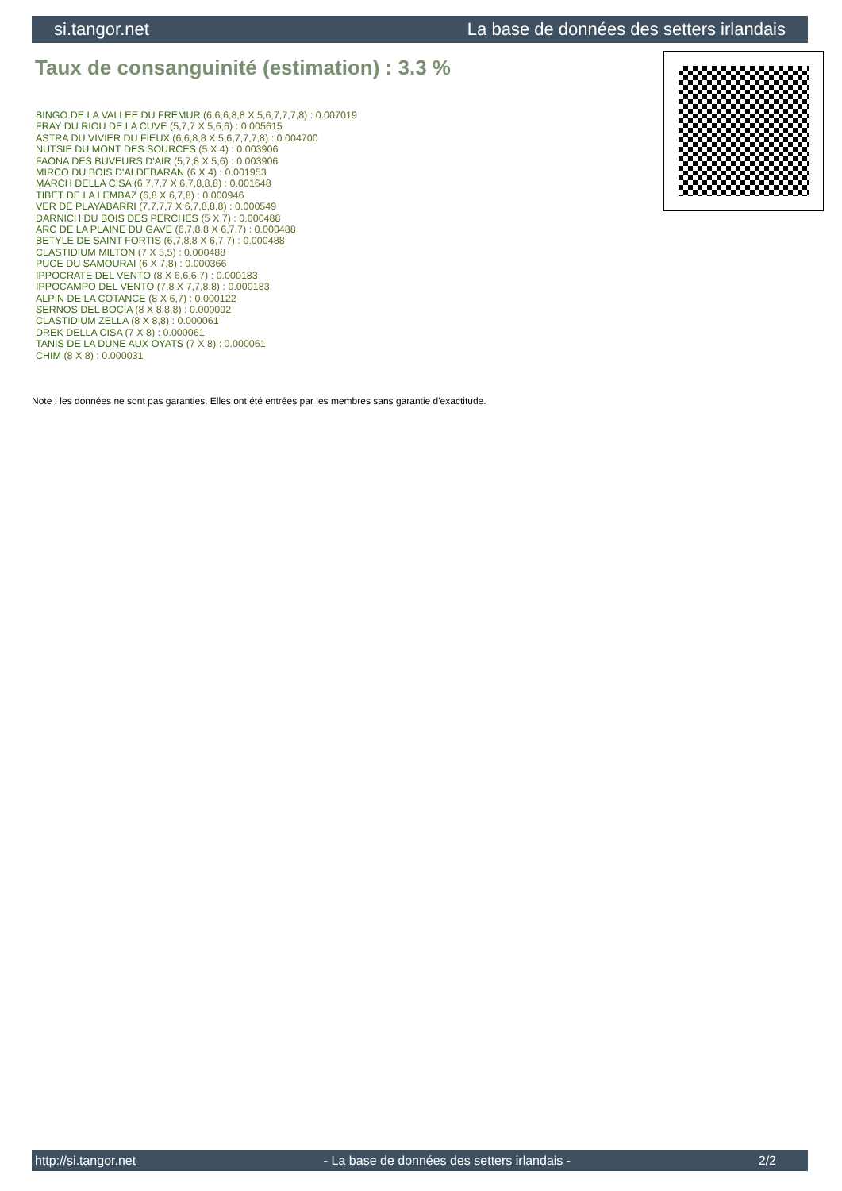si.tangor.net La base de données des setters irlandais
Taux de consanguinité (estimation) : 3.3 %
BINGO DE LA VALLEE DU FREMUR (6,6,6,8,8 X 5,6,7,7,7,8) : 0.007019
FRAY DU RIOU DE LA CUVE (5,7,7 X 5,6,6) : 0.005615
ASTRA DU VIVIER DU FIEUX (6,6,8,8 X 5,6,7,7,7,8) : 0.004700
NUTSIE DU MONT DES SOURCES (5 X 4) : 0.003906
FAONA DES BUVEURS D'AIR (5,7,8 X 5,6) : 0.003906
MIRCO DU BOIS D'ALDEBARAN (6 X 4) : 0.001953
MARCH DELLA CISA (6,7,7,7 X 6,7,8,8,8) : 0.001648
TIBET DE LA LEMBAZ (6,8 X 6,7,8) : 0.000946
VER DE PLAYABARRI (7,7,7,7 X 6,7,8,8,8) : 0.000549
DARNICH DU BOIS DES PERCHES (5 X 7) : 0.000488
ARC DE LA PLAINE DU GAVE (6,7,8,8 X 6,7,7) : 0.000488
BETYLE DE SAINT FORTIS (6,7,8,8 X 6,7,7) : 0.000488
CLASTIDIUM MILTON (7 X 5,5) : 0.000488
PUCE DU SAMOURAI (6 X 7,8) : 0.000366
IPPOCRATE DEL VENTO (8 X 6,6,6,7) : 0.000183
IPPOCAMPO DEL VENTO (7,8 X 7,7,8,8) : 0.000183
ALPIN DE LA COTANCE (8 X 6,7) : 0.000122
SERNOS DEL BOCIA (8 X 8,8,8) : 0.000092
CLASTIDIUM ZELLA (8 X 8,8) : 0.000061
DREK DELLA CISA (7 X 8) : 0.000061
TANIS DE LA DUNE AUX OYATS (7 X 8) : 0.000061
CHIM (8 X 8) : 0.000031
Note : les données ne sont pas garanties. Elles ont été entrées par les membres sans garantie d'exactitude.
http://si.tangor.net - La base de données des setters irlandais - 2/2